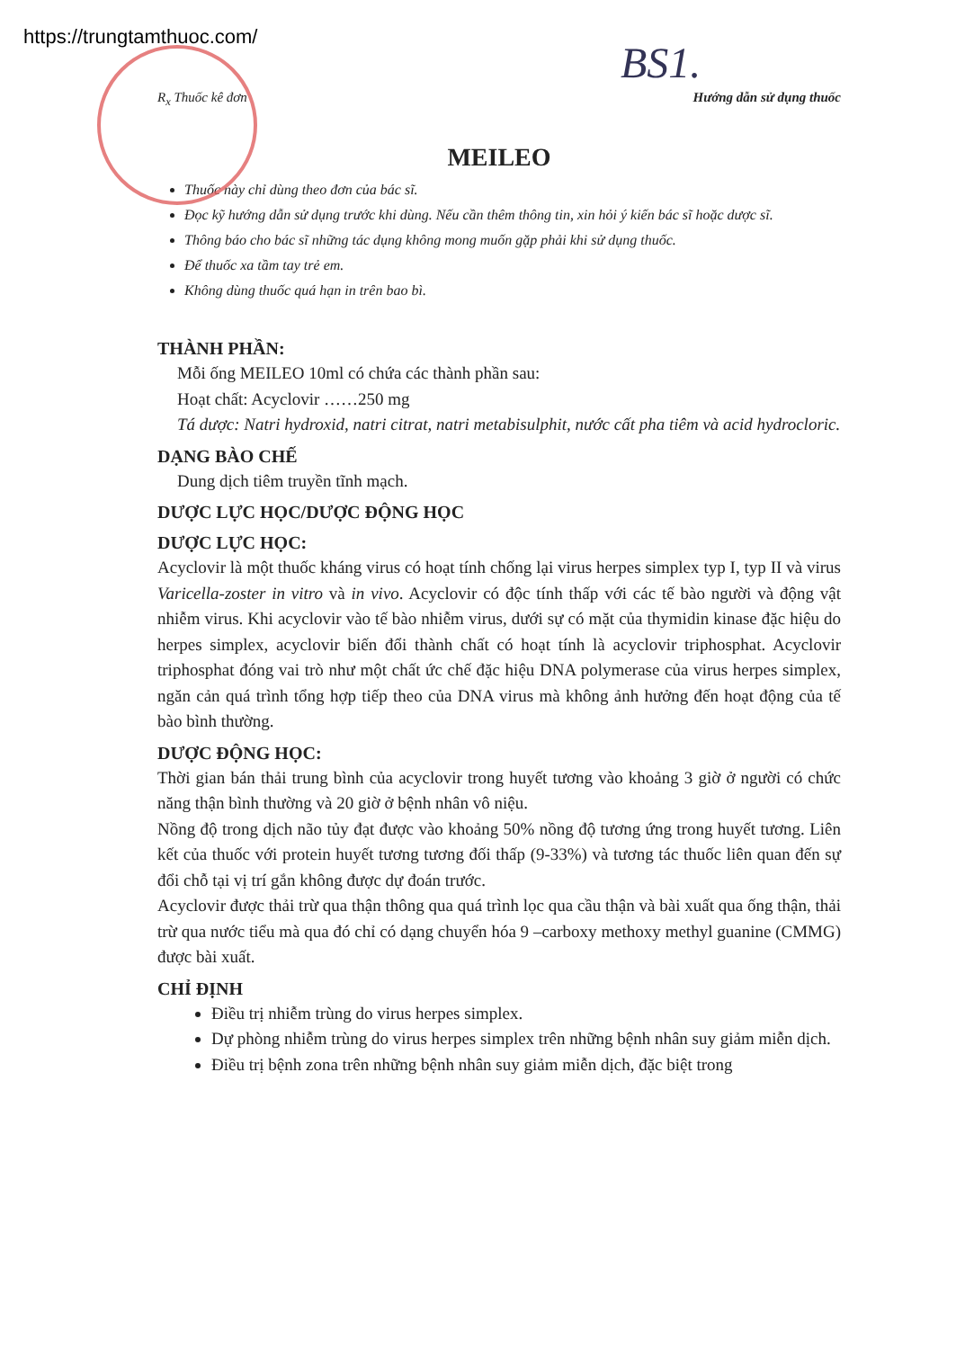https://trungtamthuoc.com/
BS1.
R<sub>x</sub> Thuốc kê đơn Hướng dẫn sử dụng thuốc
MEILEO
Thuốc này chỉ dùng theo đơn của bác sĩ.
Đọc kỹ hướng dẫn sử dụng trước khi dùng. Nếu cần thêm thông tin, xin hỏi ý kiến bác sĩ hoặc dược sĩ.
Thông báo cho bác sĩ những tác dụng không mong muốn gặp phải khi sử dụng thuốc.
Để thuốc xa tầm tay trẻ em.
Không dùng thuốc quá hạn in trên bao bì.
THÀNH PHẦN:
Mỗi ống MEILEO 10ml có chứa các thành phần sau:
Hoạt chất: Acyclovir ……250 mg
Tá dược: Natri hydroxid, natri citrat, natri metabisulphit, nước cất pha tiêm và acid hydrocloric.
DẠNG BÀO CHẾ
Dung dịch tiêm truyền tĩnh mạch.
DƯỢC LỰC HỌC/DƯỢC ĐỘNG HỌC
DƯỢC LỰC HỌC:
Acyclovir là một thuốc kháng virus có hoạt tính chống lại virus herpes simplex typ I, typ II và virus Varicella-zoster in vitro và in vivo. Acyclovir có độc tính thấp với các tế bào người và động vật nhiễm virus. Khi acyclovir vào tế bào nhiễm virus, dưới sự có mặt của thymidin kinase đặc hiệu do herpes simplex, acyclovir biến đổi thành chất có hoạt tính là acyclovir triphosphat. Acyclovir triphosphat đóng vai trò như một chất ức chế đặc hiệu DNA polymerase của virus herpes simplex, ngăn cản quá trình tổng hợp tiếp theo của DNA virus mà không ảnh hưởng đến hoạt động của tế bào bình thường.
DƯỢC ĐỘNG HỌC:
Thời gian bán thải trung bình của acyclovir trong huyết tương vào khoảng 3 giờ ở người có chức năng thận bình thường và 20 giờ ở bệnh nhân vô niệu.
Nồng độ trong dịch não tủy đạt được vào khoảng 50% nồng độ tương ứng trong huyết tương. Liên kết của thuốc với protein huyết tương tương đối thấp (9-33%) và tương tác thuốc liên quan đến sự đổi chỗ tại vị trí gắn không được dự đoán trước.
Acyclovir được thải trừ qua thận thông qua quá trình lọc qua cầu thận và bài xuất qua ống thận, thải trừ qua nước tiểu mà qua đó chỉ có dạng chuyển hóa 9 –carboxy methoxy methyl guanine (CMMG) được bài xuất.
CHỈ ĐỊNH
Điều trị nhiễm trùng do virus herpes simplex.
Dự phòng nhiễm trùng do virus herpes simplex trên những bệnh nhân suy giảm miễn dịch.
Điều trị bệnh zona trên những bệnh nhân suy giảm miễn dịch, đặc biệt trong